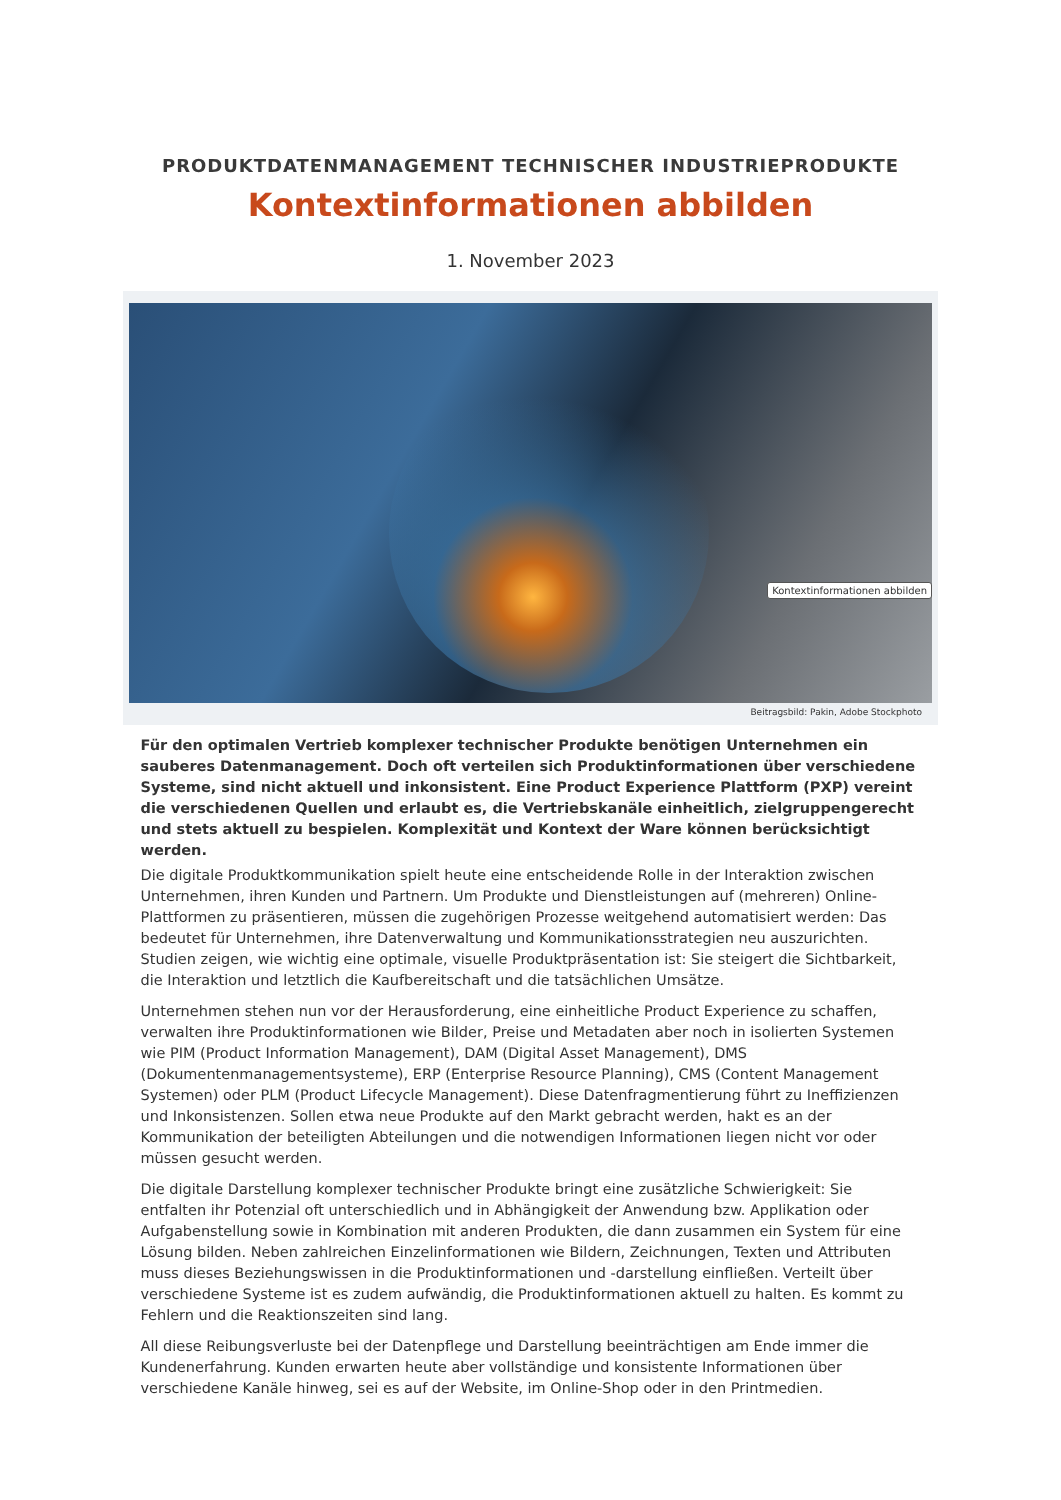PRODUKTDATENMANAGEMENT TECHNISCHER INDUSTRIEPRODUKTE
Kontextinformationen abbilden
1. November 2023
Kontextinformationen abbilden
Beitragsbild: Pakin, Adobe Stockphoto
Für den optimalen Vertrieb komplexer technischer Produkte benötigen Unternehmen ein sauberes Datenmanagement. Doch oft verteilen sich Produktinformationen über verschiedene Systeme, sind nicht aktuell und inkonsistent. Eine Product Experience Plattform (PXP) vereint die verschiedenen Quellen und erlaubt es, die Vertriebskanäle einheitlich, zielgruppengerecht und stets aktuell zu bespielen. Komplexität und Kontext der Ware können berücksichtigt werden.
Die digitale Produktkommunikation spielt heute eine entscheidende Rolle in der Interaktion zwischen Unternehmen, ihren Kunden und Partnern. Um Produkte und Dienstleistungen auf (mehreren) Online-Plattformen zu präsentieren, müssen die zugehörigen Prozesse weitgehend automatisiert werden: Das bedeutet für Unternehmen, ihre Datenverwaltung und Kommunikationsstrategien neu auszurichten. Studien zeigen, wie wichtig eine optimale, visuelle Produktpräsentation ist: Sie steigert die Sichtbarkeit, die Interaktion und letztlich die Kaufbereitschaft und die tatsächlichen Umsätze.
Unternehmen stehen nun vor der Herausforderung, eine einheitliche Product Experience zu schaffen, verwalten ihre Produktinformationen wie Bilder, Preise und Metadaten aber noch in isolierten Systemen wie PIM (Product Information Management), DAM (Digital Asset Management), DMS (Dokumentenmanagementsysteme), ERP (Enterprise Resource Planning), CMS (Content Management Systemen) oder PLM (Product Lifecycle Management). Diese Datenfragmentierung führt zu Ineffizienzen und Inkonsistenzen. Sollen etwa neue Produkte auf den Markt gebracht werden, hakt es an der Kommunikation der beteiligten Abteilungen und die notwendigen Informationen liegen nicht vor oder müssen gesucht werden.
Die digitale Darstellung komplexer technischer Produkte bringt eine zusätzliche Schwierigkeit: Sie entfalten ihr Potenzial oft unterschiedlich und in Abhängigkeit der Anwendung bzw. Applikation oder Aufgabenstellung sowie in Kombination mit anderen Produkten, die dann zusammen ein System für eine Lösung bilden. Neben zahlreichen Einzelinformationen wie Bildern, Zeichnungen, Texten und Attributen muss dieses Beziehungswissen in die Produktinformationen und -darstellung einfließen. Verteilt über verschiedene Systeme ist es zudem aufwändig, die Produktinformationen aktuell zu halten. Es kommt zu Fehlern und die Reaktionszeiten sind lang.
All diese Reibungsverluste bei der Datenpflege und Darstellung beeinträchtigen am Ende immer die Kundenerfahrung. Kunden erwarten heute aber vollständige und konsistente Informationen über verschiedene Kanäle hinweg, sei es auf der Website, im Online-Shop oder in den Printmedien.